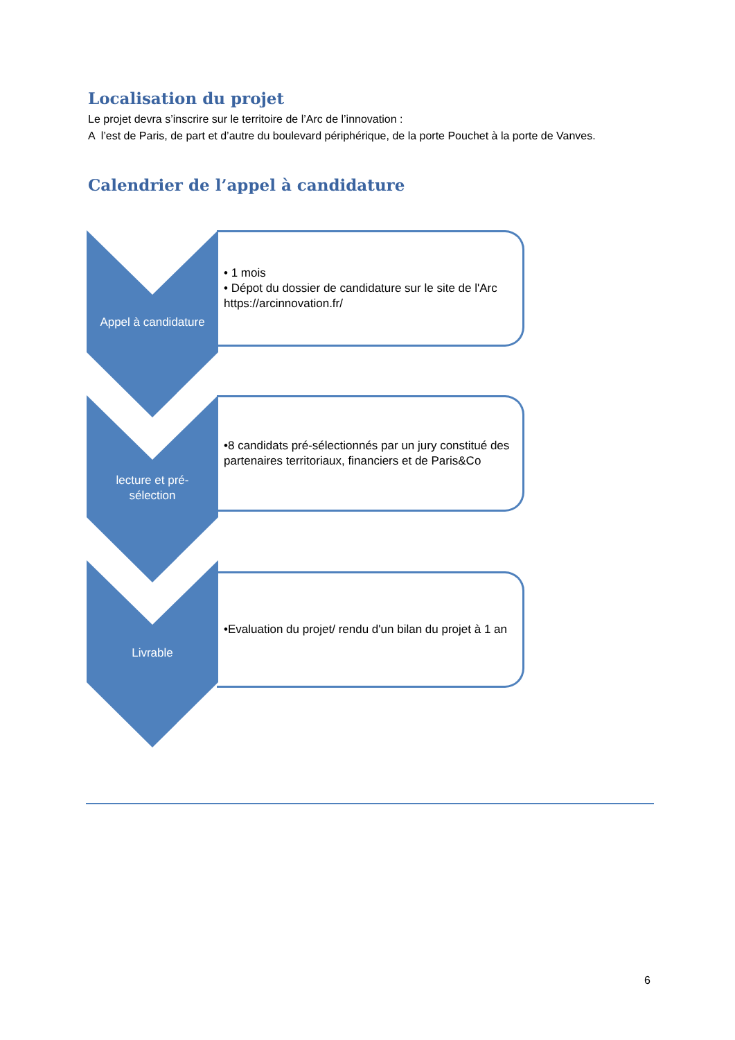Localisation du projet
Le projet devra s’inscrire sur le territoire de l’Arc de l’innovation :
A l’est de Paris, de part et d’autre du boulevard périphérique, de la porte Pouchet à la porte de Vanves.
Calendrier de l’appel à candidature
Appel à candidature
• 1 mois
• Dépot du dossier de candidature sur le site de l'Arc https://arcinnovation.fr/
lecture et pré-
sélection
•8 candidats pré-sélectionnés par un jury constitué des partenaires territoriaux, financiers et de Paris&Co
Livrable
•Evaluation du projet/ rendu d'un bilan du projet à 1 an
6